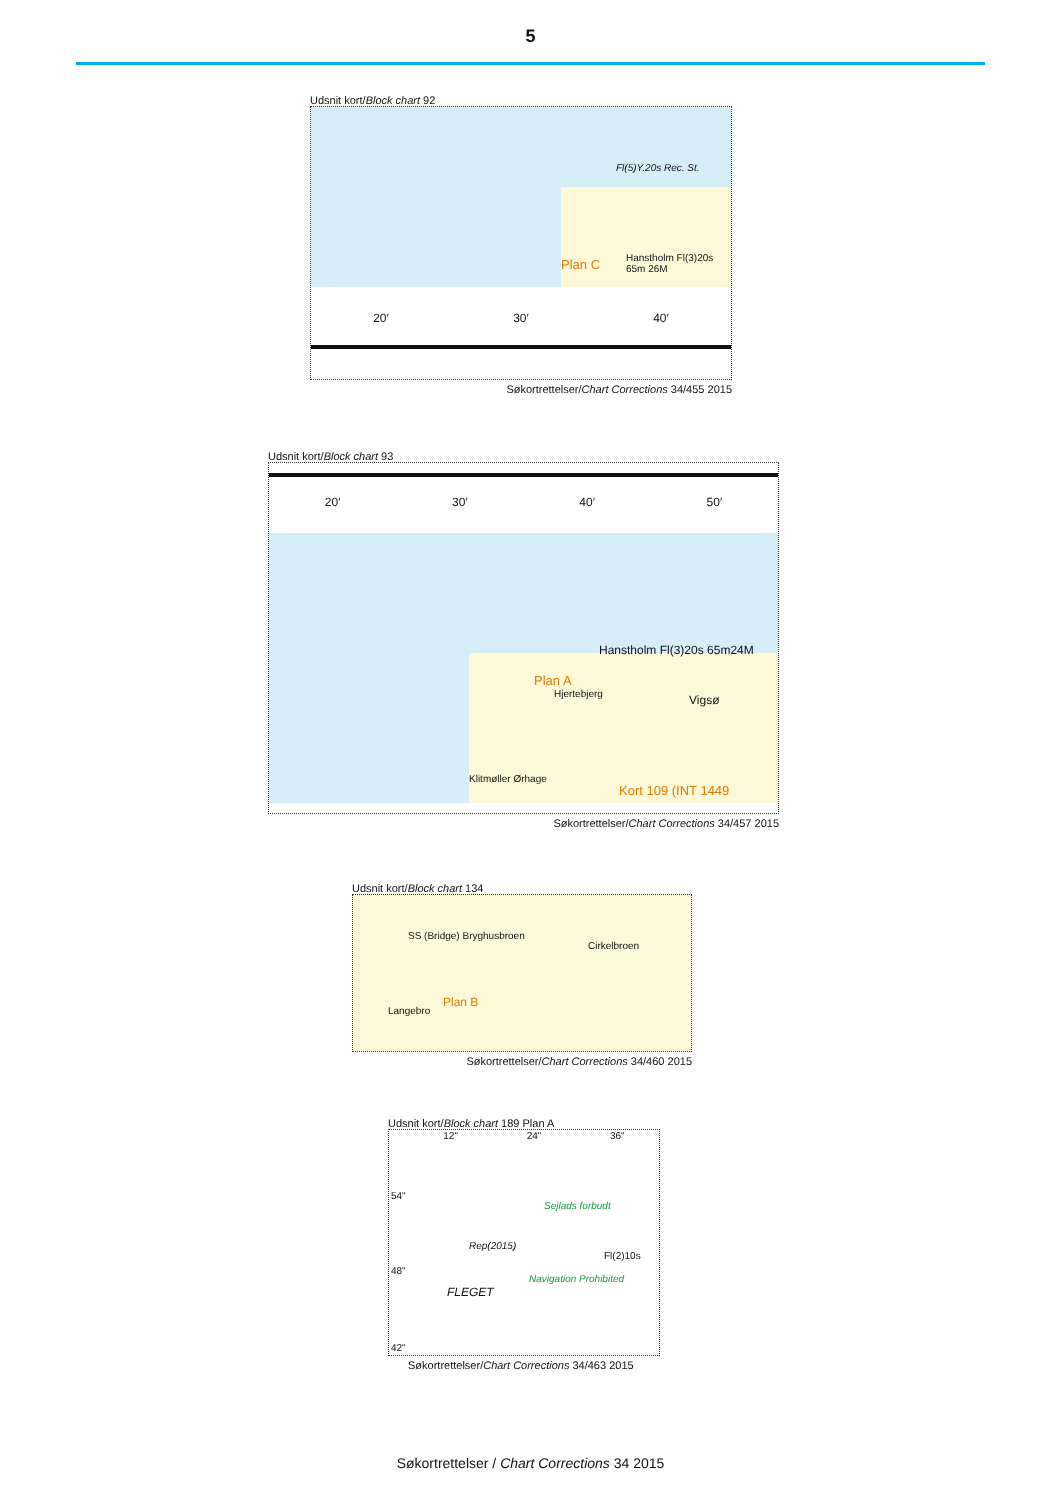5
Udsnit kort/Block chart 92
Fl(5)Y.20s Rec. St.
Plan C Hanstholm Fl(3)20s 65m 26M
20′ 30′ 40′
Søkortrettelser/Chart Corrections 34/455 2015
Udsnit kort/Block chart 93
20′ 30′ 40′ 50′
Hanstholm Fl(3)20s 65m24M
Plan A
Hjertebjerg Vigsø
Klitmøller Ørhage
Kort 109 (INT 1449
Søkortrettelser/Chart Corrections 34/457 2015
Udsnit kort/Block chart 134
SS (Bridge) Bryghusbroen
Cirkelbroen
Plan B
Langebro
Søkortrettelser/Chart Corrections 34/460 2015
Udsnit kort/Block chart 189 Plan A
12" 24" 36"
54"
48"
42"
FLEGET
Sejlads forbudt
Navigation Prohibited
Rep(2015)
Fl(2)10s
Søkortrettelser/Chart Corrections 34/463 2015
Søkortrettelser / Chart Corrections 34 2015